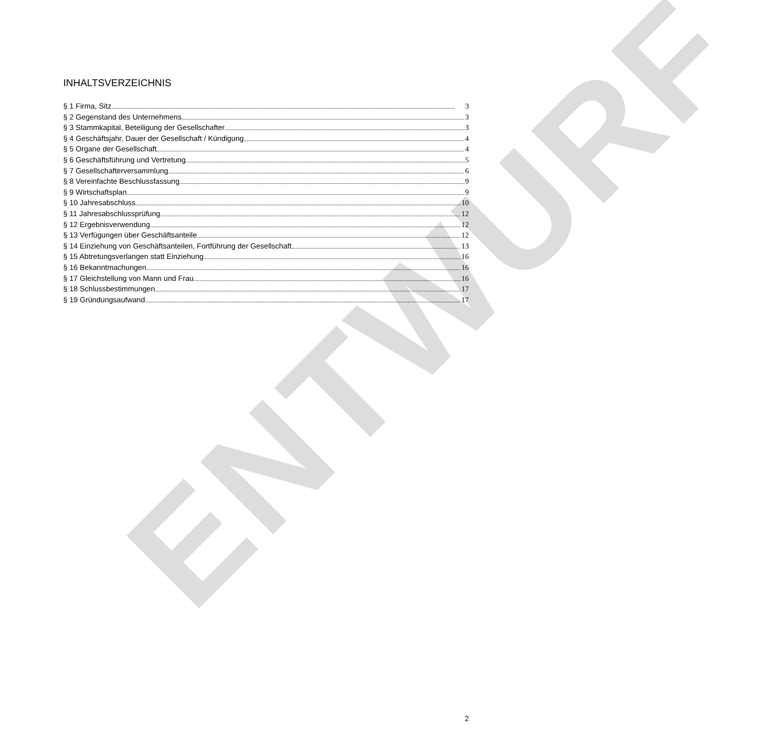ENTWURF
INHALTSVERZEICHNIS
§ 1 Firma, Sitz 3
§ 2 Gegenstand des Unternehmens 3
§ 3 Stammkapital, Beteiligung der Gesellschafter 3
§ 4 Geschäftsjahr, Dauer der Gesellschaft / Kündigung 4
§ 5 Organe der Gesellschaft 4
§ 6 Geschäftsführung und Vertretung 5
§ 7 Gesellschafterversammlung 6
§ 8 Vereinfachte Beschlussfassung 9
§ 9 Wirtschaftsplan 9
§ 10 Jahresabschluss 10
§ 11 Jahresabschlussprüfung 12
§ 12 Ergebnisverwendung 12
§ 13 Verfügungen über Geschäftsanteile 12
§ 14 Einziehung von Geschäftsanteilen, Fortführung der Gesellschaft 13
§ 15 Abtretungsverlangen statt Einziehung 16
§ 16 Bekanntmachungen 16
§ 17 Gleichstellung von Mann und Frau 16
§ 18 Schlussbestimmungen 17
§ 19 Gründungsaufwand 17
2